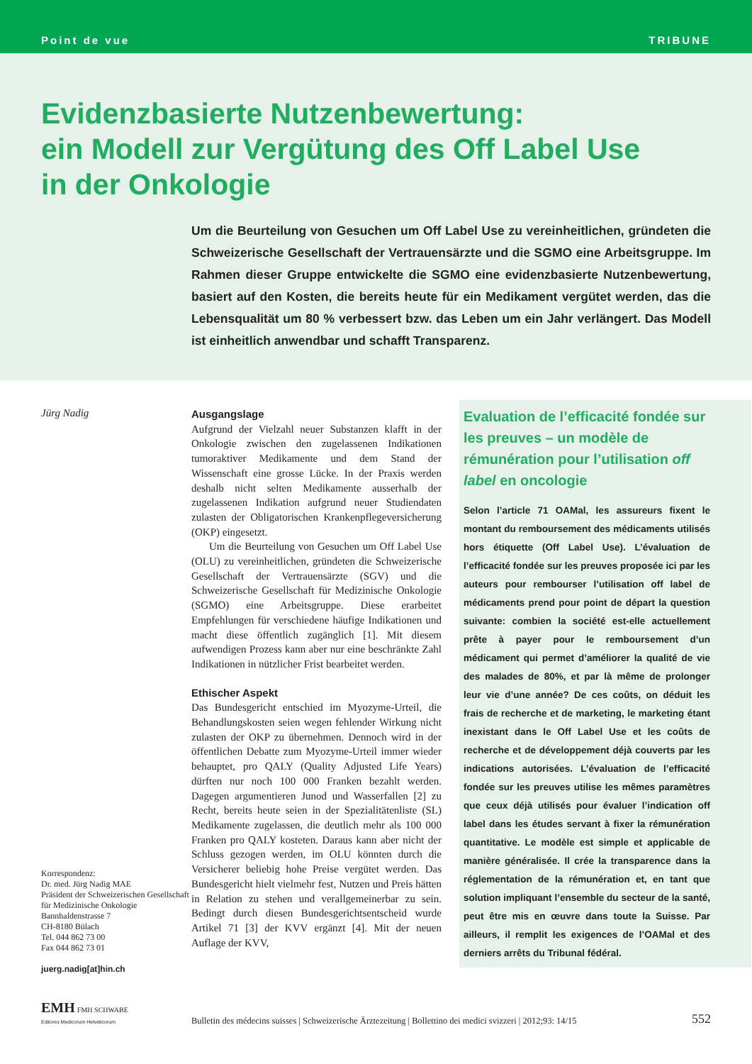Point de vue TRIBUNE
Evidenzbasierte Nutzenbewertung:
ein Modell zur Vergütung des Off Label Use
in der Onkologie
Um die Beurteilung von Gesuchen um Off Label Use zu vereinheitlichen, gründeten die Schweizerische Gesellschaft der Vertrauensärzte und die SGMO eine Arbeitsgruppe. Im Rahmen dieser Gruppe entwickelte die SGMO eine evidenzbasierte Nutzenbewertung, basiert auf den Kosten, die bereits heute für ein Medikament vergütet werden, das die Lebensqualität um 80 % verbessert bzw. das Leben um ein Jahr verlängert. Das Modell ist einheitlich anwendbar und schafft Transparenz.
Jürg Nadig
Korrespondenz:
Dr. med. Jürg Nadig MAE
Präsident der Schweizerischen Gesellschaft für Medizinische Onkologie
Bannhaldenstrasse 7
CH-8180 Bülach
Tel. 044 862 73 00
Fax 044 862 73 01
juerg.nadig[at]hin.ch
Ausgangslage
Aufgrund der Vielzahl neuer Substanzen klafft in der Onkologie zwischen den zugelassenen Indikationen tumoraktiver Medikamente und dem Stand der Wissenschaft eine grosse Lücke. In der Praxis werden deshalb nicht selten Medikamente ausserhalb der zugelassenen Indikation aufgrund neuer Studiendaten zulasten der Obligatorischen Krankenpflegeversicherung (OKP) eingesetzt.
Um die Beurteilung von Gesuchen um Off Label Use (OLU) zu vereinheitlichen, gründeten die Schweizerische Gesellschaft der Vertrauensärzte (SGV) und die Schweizerische Gesellschaft für Medizinische Onkologie (SGMO) eine Arbeitsgruppe. Diese erarbeitet Empfehlungen für verschiedene häufige Indikationen und macht diese öffentlich zugänglich [1]. Mit diesem aufwendigen Prozess kann aber nur eine beschränkte Zahl Indikationen in nützlicher Frist bearbeitet werden.
Ethischer Aspekt
Das Bundesgericht entschied im Myozyme-Urteil, die Behandlungskosten seien wegen fehlender Wirkung nicht zulasten der OKP zu übernehmen. Dennoch wird in der öffentlichen Debatte zum Myozyme-Urteil immer wieder behauptet, pro QALY (Quality Adjusted Life Years) dürften nur noch 100 000 Franken bezahlt werden. Dagegen argumentieren Junod und Wasserfallen [2] zu Recht, bereits heute seien in der Spezialitätenliste (SL) Medikamente zugelassen, die deutlich mehr als 100 000 Franken pro QALY kosteten. Daraus kann aber nicht der Schluss gezogen werden, im OLU könnten durch die Versicherer beliebig hohe Preise vergütet werden. Das Bundesgericht hielt vielmehr fest, Nutzen und Preis hätten in Relation zu stehen und verallgemeinerbar zu sein. Bedingt durch diesen Bundesgerichtsentscheid wurde Artikel 71 [3] der KVV ergänzt [4]. Mit der neuen Auflage der KVV,
Evaluation de l’efficacité fondée sur les preuves – un modèle de rémunération pour l’utilisation off label en oncologie
Selon l’article 71 OAMal, les assureurs fixent le montant du remboursement des médicaments utilisés hors étiquette (Off Label Use). L’évaluation de l’efficacité fondée sur les preuves proposée ici par les auteurs pour rembourser l’utilisation off label de médicaments prend pour point de départ la question suivante: combien la société est-elle actuellement prête à payer pour le remboursement d’un médicament qui permet d’améliorer la qualité de vie des malades de 80%, et par là même de prolonger leur vie d’une année? De ces coûts, on déduit les frais de recherche et de marketing, le marketing étant inexistant dans le Off Label Use et les coûts de recherche et de développement déjà couverts par les indications autorisées. L’évaluation de l’efficacité fondée sur les preuves utilise les mêmes paramètres que ceux déjà utilisés pour évaluer l’indication off label dans les études servant à fixer la rémunération quantitative. Le modèle est simple et applicable de manière généralisée. Il crée la transparence dans la réglementation de la rémunération et, en tant que solution impliquant l’ensemble du secteur de la santé, peut être mis en œuvre dans toute la Suisse. Par ailleurs, il remplit les exigences de l’OAMal et des derniers arrêts du Tribunal fédéral.
EMH FMH SCHWABE
Editores Medicorum Helveticorum
Bulletin des médecins suisses | Schweizerische Ärztezeitung | Bollettino dei medici svizzeri | 2012;93: 14/15
552